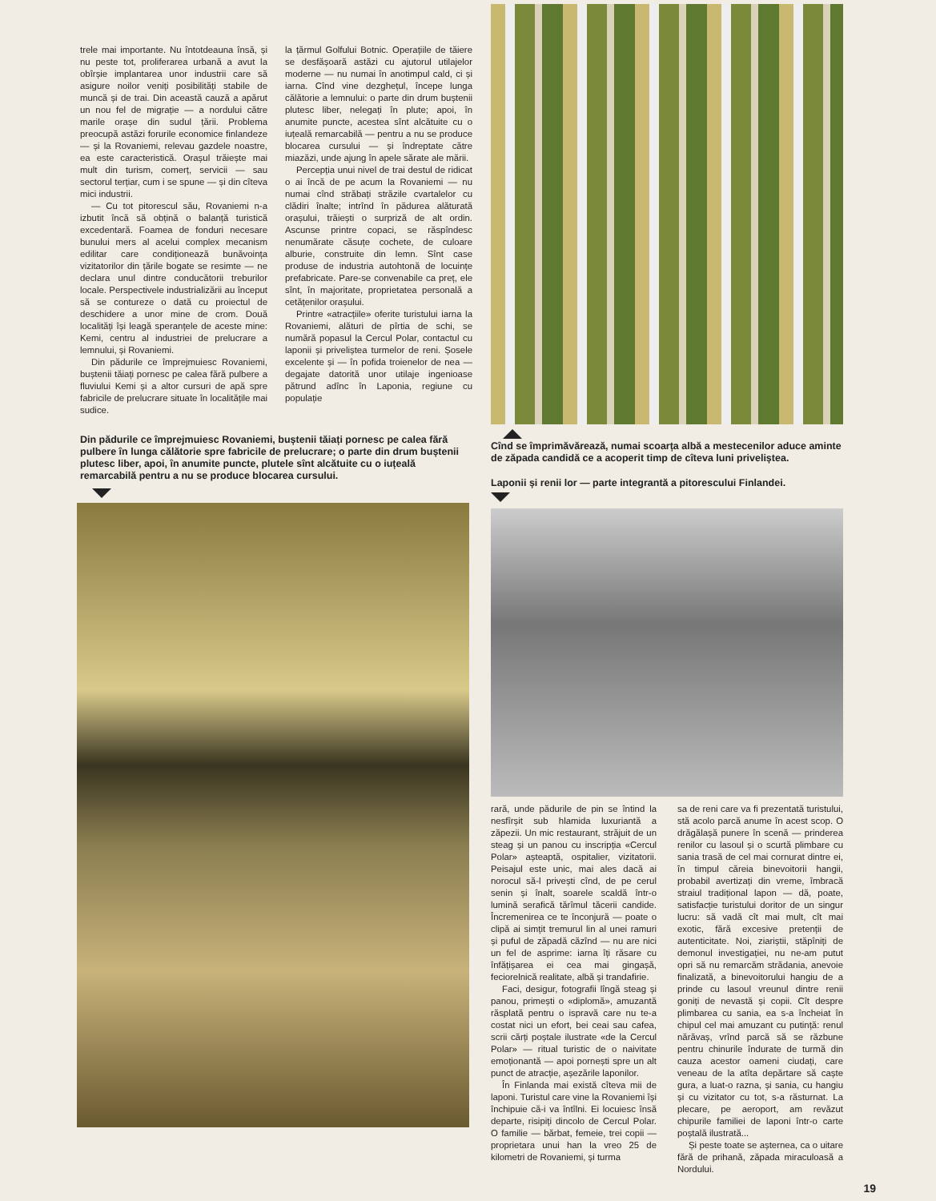trele mai importante. Nu întotdeauna însă, și nu peste tot, proliferarea urbană a avut la obîrșie implantarea unor industrii care să asigure noilor veniți posibilități stabile de muncă și de trai. Din această cauză a apărut un nou fel de migrație — a nordului către marile orașe din sudul țării. Problema preocupă astăzi forurile economice finlandeze — și la Rovaniemi, relevau gazdele noastre, ea este caracteristică. Orașul trăiește mai mult din turism, comerț, servicii — sau sectorul terțiar, cum i se spune — și din cîteva mici industrii.
— Cu tot pitorescul său, Rovaniemi n-a izbutit încă să obțină o balanță turistică excedentară. Foamea de fonduri necesare bunului mers al acelui complex mecanism edilitar care condiționează bunăvoința vizitatorilor din țările bogate se resimte — ne declara unul dintre conducătorii treburilor locale. Perspectivele industrializării au început să se contureze o dată cu proiectul de deschidere a unor mine de crom. Două localități își leagă speranțele de aceste mine: Kemi, centru al industriei de prelucrare a lemnului, și Rovaniemi.
Din pădurile ce împrejmuiesc Rovaniemi, buștenii tăiați pornesc pe calea fără pulbere a fluviului Kemi și a altor cursuri de apă spre fabricile de prelucrare situate în localitățile mai sudice.
la țărmul Golfului Botnic. Operațiile de tăiere se desfășoară astăzi cu ajutorul utilajelor moderne — nu numai în anotimpul cald, ci și iarna. Cînd vine dezghețul, începe lunga călătorie a lemnului: o parte din drum buștenii plutesc liber, nelegați în plute; apoi, în anumite puncte, acestea sînt alcătuite cu o iuțeală remarcabilă — pentru a nu se produce blocarea cursului — și îndreptate către miazăzi, unde ajung în apele sărate ale mării.
Percepția unui nivel de trai destul de ridicat o ai încă de pe acum la Rovaniemi — nu numai cînd străbați străzile cvartalelor cu clădiri înalte; intrînd în pădurea alăturată orașului, trăiești o surpriză de alt ordin. Ascunse printre copaci, se răspîndesc nenumărate căsuțe cochete, de culoare alburie, construite din lemn. Sînt case produse de industria autohtonă de locuințe prefabricate. Pare-se convenabile ca preț, ele sînt, în majoritate, proprietatea personală a cetățenilor orașului.
Printre «atracțiile» oferite turistului iarna la Rovaniemi, alături de pîrtia de schi, se numără popasul la Cercul Polar, contactul cu laponii și priveliștea turmelor de reni. Șosele excelente și — în pofida troienelor de nea — degajate datorită unor utilaje ingenioase pătrund adînc în Laponia, regiune cu populație
Din pădurile ce împrejmuiesc Rovaniemi, buștenii tăiați pornesc pe calea fără pulbere în lunga călătorie spre fabricile de prelucrare; o parte din drum buștenii plutesc liber, apoi, în anumite puncte, plutele sînt alcătuite cu o iuțeală remarcabilă pentru a nu se produce blocarea cursului.
Cînd se împrimăvărează, numai scoarța albă a mestecenilor aduce aminte de zăpada candidă ce a acoperit timp de cîteva luni priveliștea.
Laponii și renii lor — parte integrantă a pitorescului Finlandei.
rară, unde pădurile de pin se întind la nesfîrșit sub hlamida luxuriantă a zăpezii. Un mic restaurant, străjuit de un steag și un panou cu inscripția «Cercul Polar» așteaptă, ospitalier, vizitatorii. Peisajul este unic, mai ales dacă ai norocul să-l privești cînd, de pe cerul senin și înalt, soarele scaldă într-o lumină serafică tărîmul tăcerii candide. Încremenirea ce te înconjură — poate o clipă ai simțit tremurul lin al unei ramuri și puful de zăpadă căzînd — nu are nici un fel de asprime: iarna îți răsare cu înfățișarea ei cea mai gingașă, feciorelnică realitate, albă și trandafirie.
Faci, desigur, fotografii lîngă steag și panou, primești o «diplomă», amuzantă răsplată pentru o ispravă care nu te-a costat nici un efort, bei ceai sau cafea, scrii cărți poștale ilustrate «de la Cercul Polar» — ritual turistic de o naivitate emoționantă — apoi pornești spre un alt punct de atracție, așezările laponilor.
În Finlanda mai există cîteva mii de laponi. Turistul care vine la Rovaniemi își închipuie că-i va întîlni. Ei locuiesc însă departe, risipiți dincolo de Cercul Polar. O familie — bărbat, femeie, trei copii — proprietara unui han la vreo 25 de kilometri de Rovaniemi, și turma
sa de reni care va fi prezentată turistului, stă acolo parcă anume în acest scop. O drăgălașă punere în scenă — prinderea renilor cu lasoul și o scurtă plimbare cu sania trasă de cel mai cornurat dintre ei, în timpul căreia binevoitorii hangii, probabil avertizați din vreme, îmbracă straiul tradițional lapon — dă, poate, satisfacție turistului doritor de un singur lucru: să vadă cît mai mult, cît mai exotic, fără excesive pretenții de autenticitate. Noi, ziariștii, stăpîniți de demonul investigației, nu ne-am putut opri să nu remarcăm strădania, anevoie finalizată, a binevoitorului hangiu de a prinde cu lasoul vreunul dintre renii goniți de nevastă și copii. Cît despre plimbarea cu sania, ea s-a încheiat în chipul cel mai amuzant cu putință: renul nărăvaș, vrînd parcă să se răzbune pentru chinurile îndurate de turmă din cauza acestor oameni ciudați, care veneau de la atîta depărtare să caște gura, a luat-o razna, și sania, cu hangiu și cu vizitator cu tot, s-a răsturnat. La plecare, pe aeroport, am revăzut chipurile familiei de laponi într-o carte poștală ilustrată...
Și peste toate se așternea, ca o uitare fără de prihană, zăpada miraculoasă a Nordului.
19